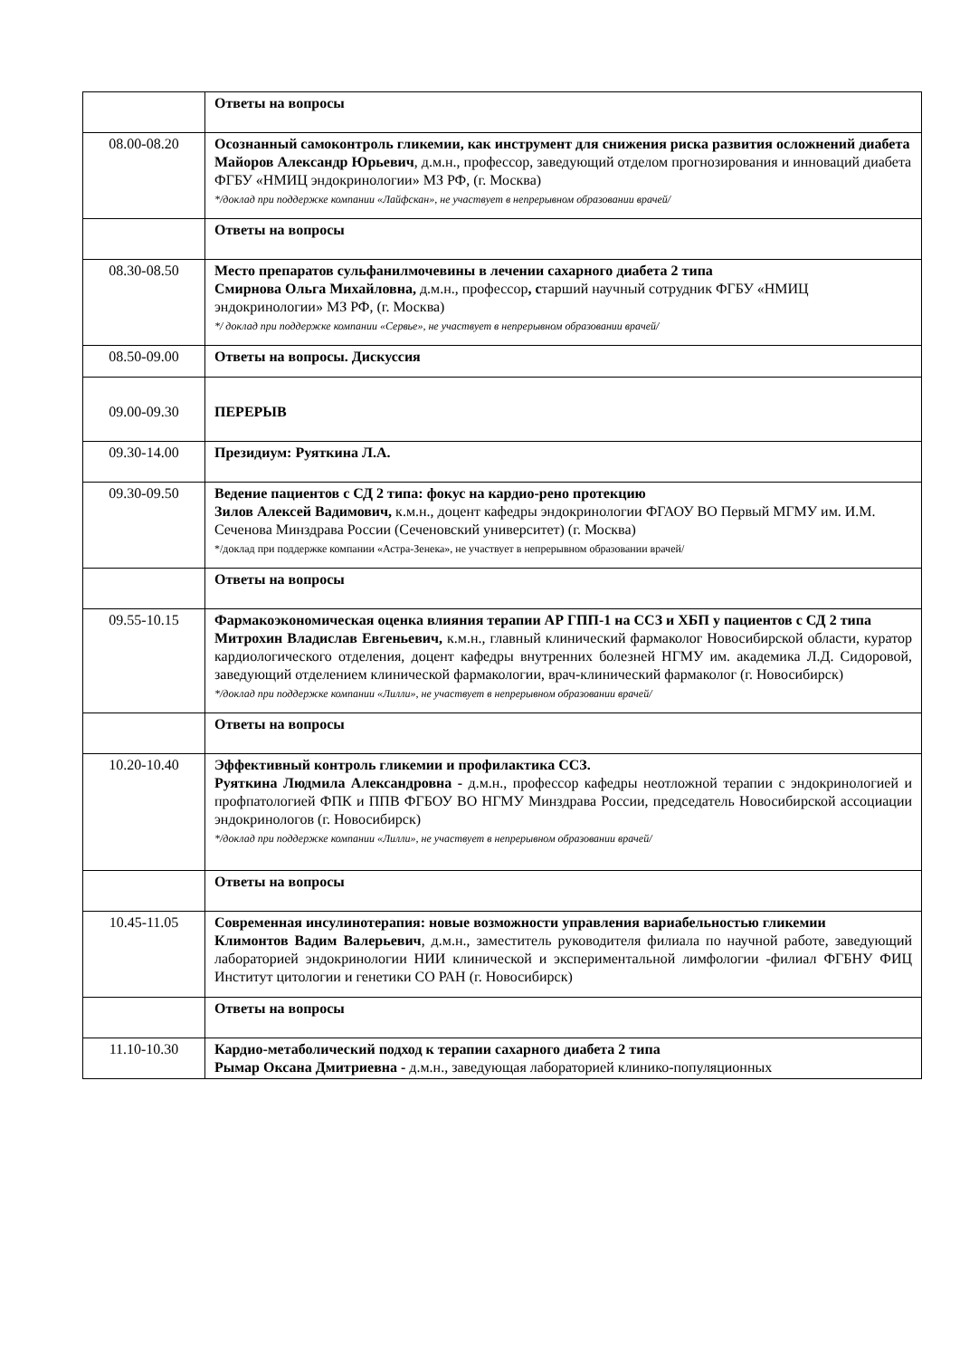| | Ответы на вопросы |
| 08.00-08.20 | Осознанный самоконтроль гликемии, как инструмент для снижения риска развития осложнений диабета Майоров Александр Юрьевич , д.м.н., профессор, заведующий отделом прогнозирования и инноваций диабета ФГБУ «НМИЦ эндокринологии» МЗ РФ, (г. Москва) */доклад при поддержке компании «Лайфскан», не участвует в непрерывном образовании врачей/ |
| | Ответы на вопросы |
| 08.30-08.50 | Место препаратов сульфанилмочевины в лечении сахарного диабета 2 типа Смирнова Ольга Михайловна, д.м.н., профессор , с тарший научный сотрудник ФГБУ «НМИЦ эндокринологии» МЗ РФ, (г. Москва) */ доклад при поддержке компании «Сервье», не участвует в непрерывном образовании врачей/ |
| 08.50-09.00 | Ответы на вопросы. Дискуссия |
| 09.00-09.30 | ПЕРЕРЫВ |
| 09.30-14.00 | Президиум: Руяткина Л.А. |
| 09.30-09.50 | Ведение пациентов с СД 2 типа: фокус на кардио-рено протекцию Зилов Алексей Вадимович, к.м.н., доцент кафедры эндокринологии ФГАОУ ВО Первый МГМУ им. И.М. Сеченова Минздрава России (Сеченовский университет) (г. Москва) */доклад при поддержке компании «Астра-Зенека», не участвует в непрерывном образовании врачей/ |
| | Ответы на вопросы |
| 09.55-10.15 | Фармакоэкономическая оценка влияния терапии АР ГПП-1 на ССЗ и ХБП у пациентов с СД 2 типа Митрохин Владислав Евгеньевич, к.м.н., главный клинический фармаколог Новосибирской области, куратор кардиологического отделения, доцент кафедры внутренних болезней НГМУ им. академика Л.Д. Сидоровой, заведующий отделением клинической фармакологии, врач-клинический фармаколог (г. Новосибирск) */доклад при поддержке компании «Лилли», не участвует в непрерывном образовании врачей/ |
| | Ответы на вопросы |
| 10.20-10.40 | Эффективный контроль гликемии и профилактика ССЗ. Руяткина Людмила Александровна - д.м.н., профессор кафедры неотложной терапии с эндокринологией и профпатологией ФПК и ППВ ФГБОУ ВО НГМУ Минздрава России, председатель Новосибирской ассоциации эндокринологов (г. Новосибирск) */доклад при поддержке компании «Лилли», не участвует в непрерывном образовании врачей/ |
| | Ответы на вопросы |
| 10.45-11.05 | Современная инсулинотерапия: новые возможности управления вариабельностью гликемии Климонтов Вадим Валерьевич , д.м.н., заместитель руководителя филиала по научной работе, заведующий лабораторией эндокринологии НИИ клинической и экспериментальной лимфологии -филиал ФГБНУ ФИЦ Институт цитологии и генетики СО РАН (г. Новосибирск) |
| | Ответы на вопросы |
| 11.10-10.30 | Кардио-метаболический подход к терапии сахарного диабета 2 типа Рымар Оксана Дмитриевна - д.м.н., заведующая лабораторией клинико-популяционных |